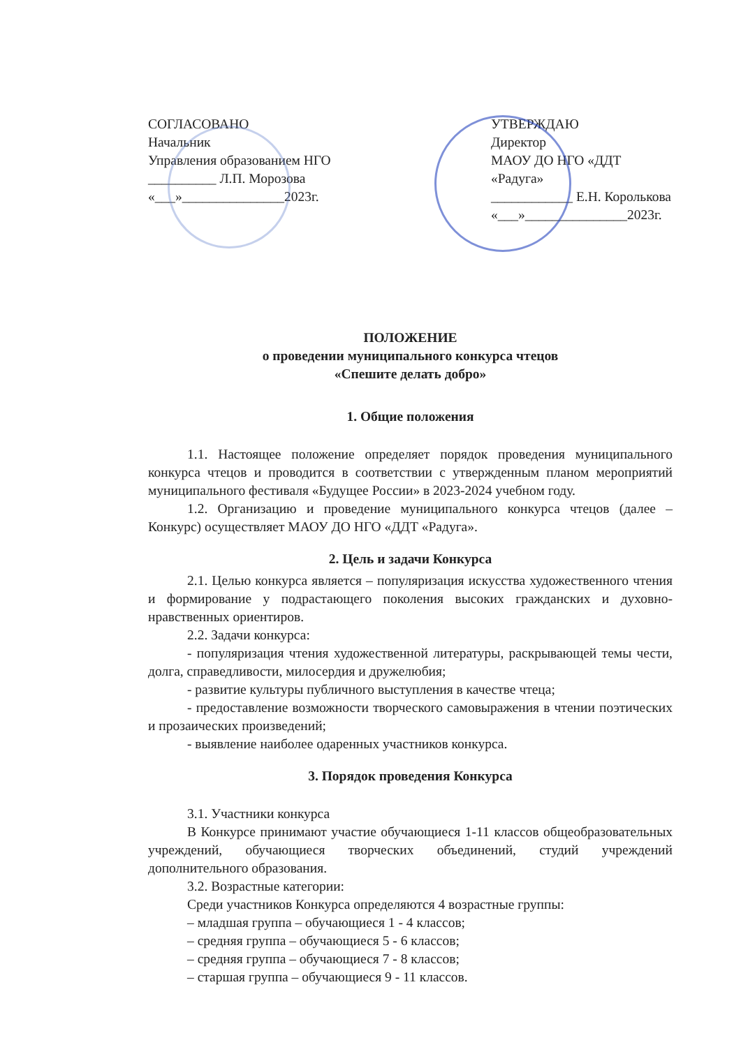СОГЛАСОВАНО
Начальник
Управления образованием НГО
__________ Л.П. Морозова
«___»_______________2023г.
УТВЕРЖДАЮ
Директор
МАОУ ДО НГО «ДДТ «Радуга»
____________ Е.Н. Королькова
«___»_______________2023г.
ПОЛОЖЕНИЕ
о проведении муниципального конкурса чтецов
«Спешите делать добро»
1. Общие положения
1.1. Настоящее положение определяет порядок проведения муниципального конкурса чтецов и проводится в соответствии с утвержденным планом мероприятий муниципального фестиваля «Будущее России» в 2023-2024 учебном году.
1.2. Организацию и проведение муниципального конкурса чтецов (далее – Конкурс) осуществляет МАОУ ДО НГО «ДДТ «Радуга».
2. Цель и задачи Конкурса
2.1. Целью конкурса является – популяризация искусства художественного чтения и формирование у подрастающего поколения высоких гражданских и духовно-нравственных ориентиров.
2.2. Задачи конкурса:
- популяризация чтения художественной литературы, раскрывающей темы чести, долга, справедливости, милосердия и дружелюбия;
- развитие культуры публичного выступления в качестве чтеца;
- предоставление возможности творческого самовыражения в чтении поэтических и прозаических произведений;
- выявление наиболее одаренных участников конкурса.
3. Порядок проведения Конкурса
3.1. Участники конкурса
В Конкурсе принимают участие обучающиеся 1-11 классов общеобразовательных учреждений, обучающиеся творческих объединений, студий учреждений дополнительного образования.
3.2. Возрастные категории:
Среди участников Конкурса определяются 4 возрастные группы:
– младшая группа – обучающиеся 1 - 4 классов;
– средняя группа – обучающиеся 5 - 6 классов;
– средняя группа – обучающиеся 7 - 8 классов;
– старшая группа – обучающиеся 9 - 11 классов.